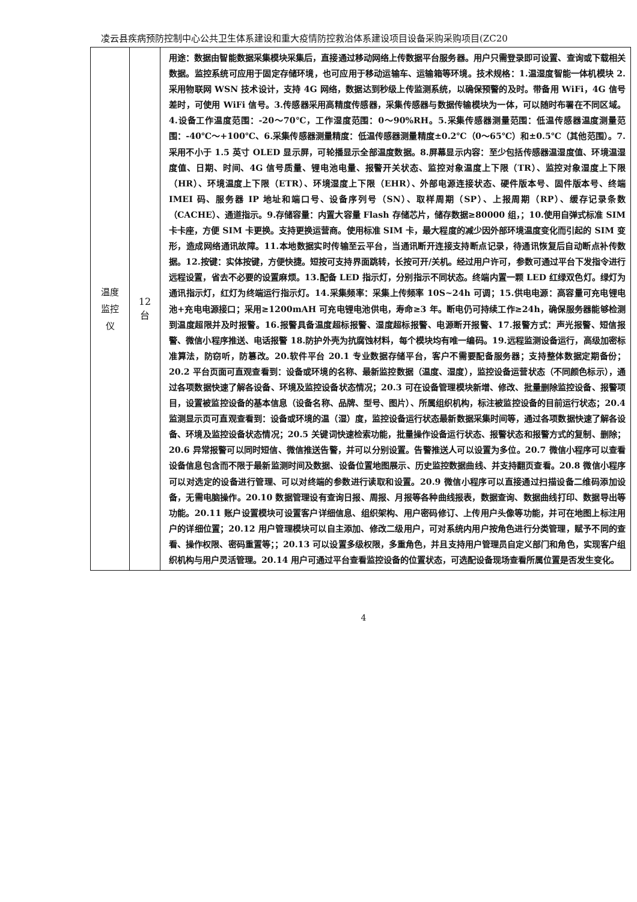凌云县疾病预防控制中心公共卫生体系建设和重大疫情防控救治体系建设项目设备采购采购项目(ZC20
| 温度 监控 仪 | 12 台 | 用途：数据由智能数据采集模块采集后，直接通过移动网络上传数据平台服务器。用户只需登录即可设置、查询或下载相关数据。监控系统可应用于固定存储环境，也可应用于移动运输车、运输箱等环境。技术规格：1.温湿度智能一体机模块 2.采用物联网 WSN 技术设计，支持 4G 网络，数据达到秒级上传监测系统，以确保预警的及时。带备用 WiFi，4G 信号差时，可使用 WiFi 信号。3.传感器采用高精度传感器，采集传感器与数据传输模块为一体，可以随时布署在不同区域。4.设备工作温度范围：-20～70℃，工作湿度范围：0～90%RH。5.采集传感器测量范围：低温传感器温度测量范围：-40℃～+100℃、6.采集传感器测量精度：低温传感器测量精度±0.2℃（0～65℃）和±0.5℃（其他范围）。7.采用不小于 1.5 英寸 OLED 显示屏，可轮播显示全部温度数据。8.屏幕显示内容：至少包括传感器温湿度值、环境温湿度值、日期、时间、4G 信号质量、锂电池电量、报警开关状态、监控对象温度上下限（TR）、监控对象湿度上下限（HR）、环境温度上下限（ETR）、环境湿度上下限（EHR）、外部电源连接状态、硬件版本号、固件版本号、终端 IMEI 码、服务器 IP 地址和端口号、设备序列号（SN）、取样周期（SP）、上报周期（RP）、缓存记录条数（CACHE）、通道指示。9.存储容量：内置大容量 Flash 存储芯片，储存数据≥80000 组，；10.使用自弹式标准 SIM 卡卡座，方便 SIM 卡更换。支持更换运营商。使用标准 SIM 卡，最大程度的减少因外部环境温度变化而引起的 SIM 变形，造成网络通讯故障。11.本地数据实时传输至云平台，当通讯断开连接支持断点记录，待通讯恢复后自动断点补传数据。12.按键：实体按键，方便快捷。短按可支持界面跳转，长按可开/关机。经过用户许可，参数可通过平台下发指令进行远程设置，省去不必要的设置麻烦。13.配备 LED 指示灯，分别指示不同状态。终端内置一颗 LED 红绿双色灯。绿灯为通讯指示灯，红灯为终端运行指示灯。14.采集频率：采集上传频率 10S~24h 可调；15.供电电源：高容量可充电锂电池+充电电源接口；采用≥1200mAH 可充电锂电池供电，寿命≥3 年。断电仍可持续工作≥24h，确保服务器能够检测到温度超限并及时报警。16.报警具备温度超标报警、湿度超标报警、电源断开报警、17.报警方式：声光报警、短信报警、微信小程序推送、电话报警 18.防护外壳为抗腐蚀材料，每个模块均有唯一编码。19.远程监测设备运行，高级加密标准算法，防窃听，防篡改。20.软件平台 20.1 专业数据存储平台，客户不需要配备服务器；支持整体数据定期备份；20.2 平台页面可直观查看到：设备或环境的名称、最新监控数据（温度、湿度），监控设备运营状态（不同颜色标示），通过各项数据快速了解各设备、环境及监控设备状态情况；20.3 可在设备管理模块新增、修改、批量删除监控设备、报警项目，设置被监控设备的基本信息（设备名称、品牌、型号、图片）、所属组织机构，标注被监控设备的目前运行状态；20.4 监测显示页可直观查看到：设备或环境的温（湿）度，监控设备运行状态最新数据采集时间等，通过各项数据快速了解各设备、环境及监控设备状态情况；20.5 关键词快速检索功能，批量操作设备运行状态、报警状态和报警方式的复制、删除；20.6 异常报警可以同时短信、微信推送告警，并可以分别设置。告警推送人可以设置为多位。20.7 微信小程序可以查看设备信息包含而不限于最新监测时间及数据、设备位置地图展示、历史监控数据曲线、并支持翻页查看。20.8 微信小程序可以对选定的设备进行管理、可以对终端的参数进行读取和设置。20.9 微信小程序可以直接通过扫描设备二维码添加设备，无需电脑操作。20.10 数据管理设有查询日报、周报、月报等各种曲线报表，数据查询、数据曲线打印、数据导出等功能。20.11 账户设置模块可设置客户详细信息、组织架构、用户密码修订、上传用户头像等功能，并可在地图上标注用户的详细位置；20.12 用户管理模块可以自主添加、修改二级用户，可对系统内用户按角色进行分类管理，赋予不同的查看、操作权限、密码重置等；；20.13 可以设置多级权限，多重角色，并且支持用户管理员自定义部门和角色，实现客户组织机构与用户灵活管理。20.14 用户可通过平台查看监控设备的位置状态，可选配设备现场查看所属位置是否发生变化。 |
4